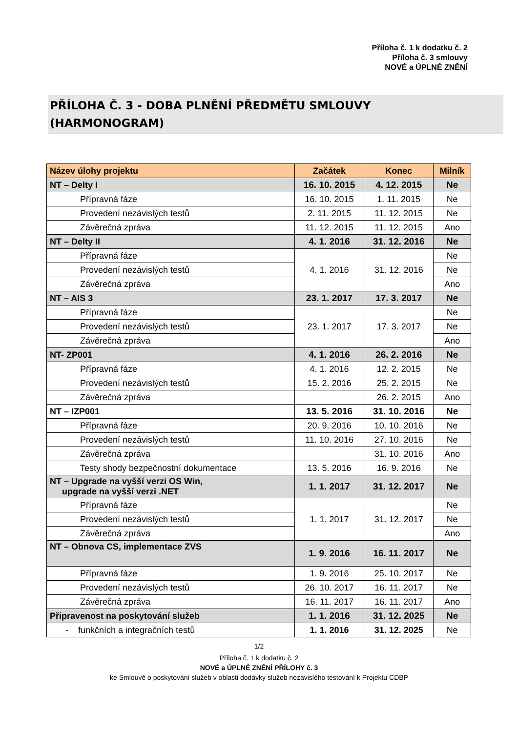Příloha č. 1 k dodatku č. 2
Příloha č. 3 smlouvy
NOVÉ a ÚPLNÉ ZNĚNÍ
PŘÍLOHA Č. 3 - DOBA PLNĚNÍ PŘEDMĚTU SMLOUVY
(HARMONOGRAM)
| Název úlohy projektu | Začátek | Konec | Milník |
| --- | --- | --- | --- |
| NT – Delty I | 16. 10. 2015 | 4. 12. 2015 | Ne |
| Přípravná fáze | 16. 10. 2015 | 1. 11. 2015 | Ne |
| Provedení nezávislých testů | 2. 11. 2015 | 11. 12. 2015 | Ne |
| Závěrečná zpráva | 11. 12. 2015 | 11. 12. 2015 | Ano |
| NT – Delty II | 4. 1. 2016 | 31. 12. 2016 | Ne |
| Přípravná fáze | 4. 1. 2016 | 31. 12. 2016 | Ne |
| Provedení nezávislých testů | | | Ne |
| Závěrečná zpráva | | | Ano |
| NT – AIS 3 | 23. 1. 2017 | 17. 3. 2017 | Ne |
| Přípravná fáze | 23. 1. 2017 | 17. 3. 2017 | Ne |
| Provedení nezávislých testů | | | Ne |
| Závěrečná zpráva | | | Ano |
| NT- ZP001 | 4. 1. 2016 | 26. 2. 2016 | Ne |
| Přípravná fáze | 4. 1. 2016 | 12. 2. 2015 | Ne |
| Provedení nezávislých testů | 15. 2. 2016 | 25. 2. 2015 | Ne |
| Závěrečná zpráva | | 26. 2. 2015 | Ano |
| NT – IZP001 | 13. 5. 2016 | 31. 10. 2016 | Ne |
| Přípravná fáze | 20. 9. 2016 | 10. 10. 2016 | Ne |
| Provedení nezávislých testů | 11. 10. 2016 | 27. 10. 2016 | Ne |
| Závěrečná zpráva | | 31. 10. 2016 | Ano |
| Testy shody bezpečnostní dokumentace | 13. 5. 2016 | 16. 9. 2016 | Ne |
| NT – Upgrade na vyšší verzi OS Win, upgrade na vyšší verzi .NET | 1. 1. 2017 | 31. 12. 2017 | Ne |
| Přípravná fáze | 1. 1. 2017 | 31. 12. 2017 | Ne |
| Provedení nezávislých testů | | | Ne |
| Závěrečná zpráva | | | Ano |
| NT – Obnova CS, implementace ZVS | 1. 9. 2016 | 16. 11. 2017 | Ne |
| Přípravná fáze | 1. 9. 2016 | 25. 10. 2017 | Ne |
| Provedení nezávislých testů | 26. 10. 2017 | 16. 11. 2017 | Ne |
| Závěrečná zpráva | 16. 11. 2017 | 16. 11. 2017 | Ano |
| Připravenost na poskytování služeb | 1. 1. 2016 | 31. 12. 2025 | Ne |
| - funkčních a integračních testů | 1. 1. 2016 | 31. 12. 2025 | Ne |
1/2
Příloha č. 1 k dodatku č. 2
NOVÉ a ÚPLNÉ ZNĚNÍ PŘÍLOHY č. 3
ke Smlouvě o poskytování služeb v oblasti dodávky služeb nezávislého testování k Projektu CDBP